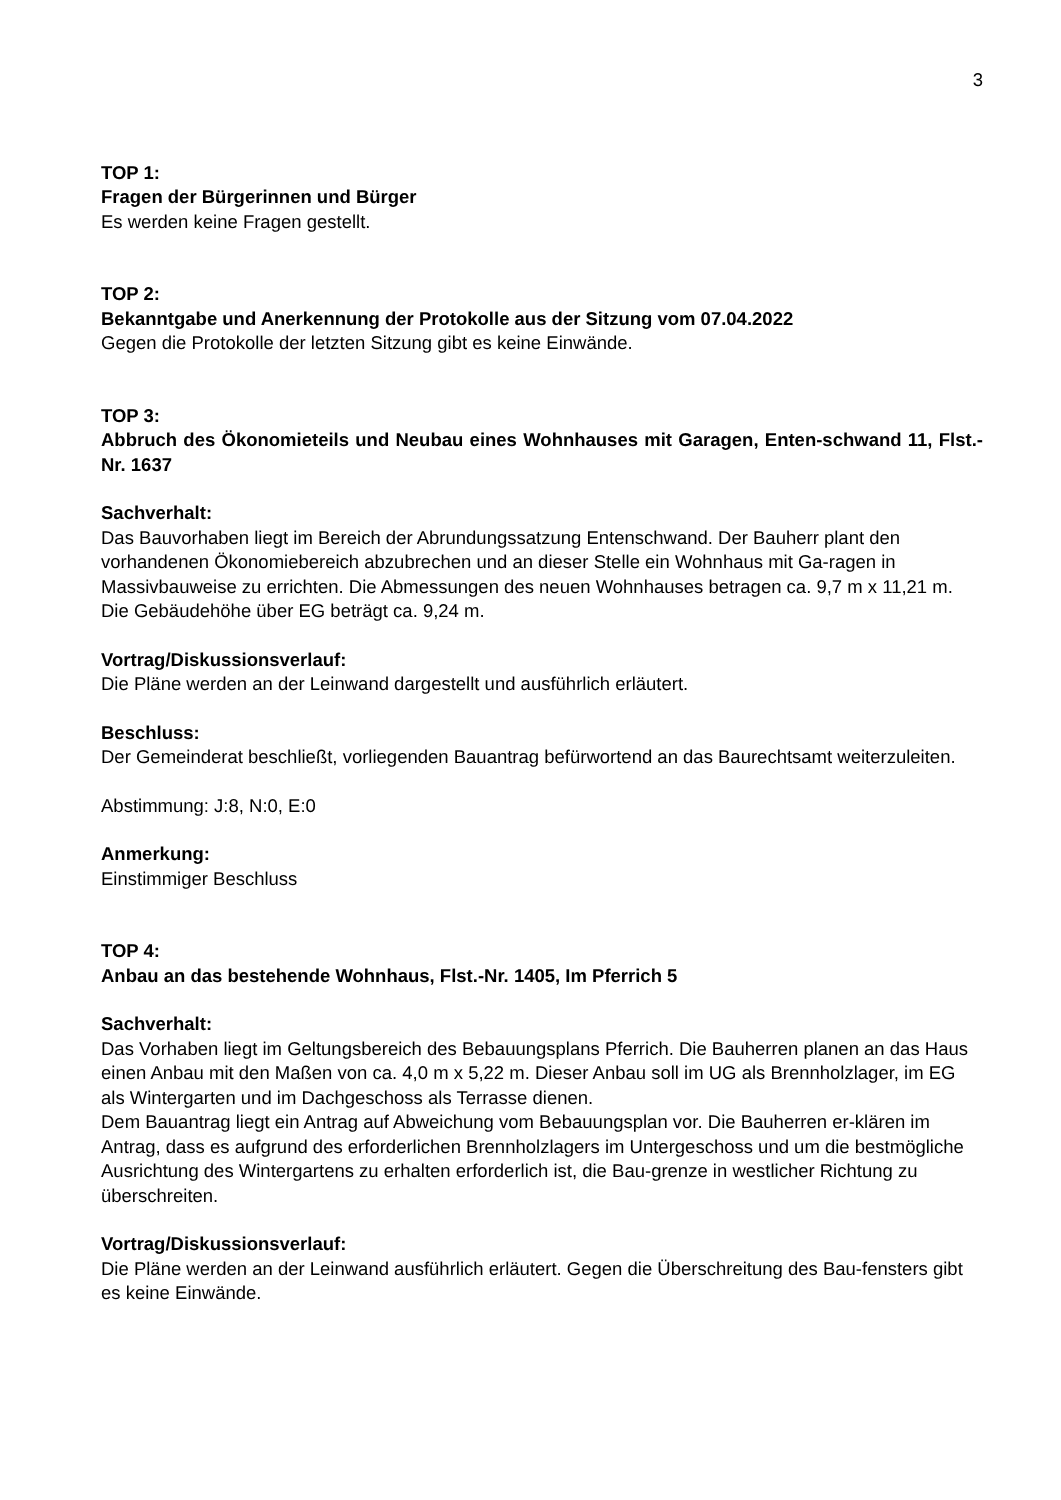3
TOP 1:
Fragen der Bürgerinnen und Bürger
Es werden keine Fragen gestellt.
TOP 2:
Bekanntgabe und Anerkennung der Protokolle aus der Sitzung vom 07.04.2022
Gegen die Protokolle der letzten Sitzung gibt es keine Einwände.
TOP 3:
Abbruch des Ökonomieteils und Neubau eines Wohnhauses mit Garagen, Enten-schwand 11, Flst.-Nr. 1637
Sachverhalt:
Das Bauvorhaben liegt im Bereich der Abrundungssatzung Entenschwand. Der Bauherr plant den vorhandenen Ökonomiebereich abzubrechen und an dieser Stelle ein Wohnhaus mit Ga-ragen in Massivbauweise zu errichten. Die Abmessungen des neuen Wohnhauses betragen ca. 9,7 m x 11,21 m. Die Gebäudehöhe über EG beträgt ca. 9,24 m.
Vortrag/Diskussionsverlauf:
Die Pläne werden an der Leinwand dargestellt und ausführlich erläutert.
Beschluss:
Der Gemeinderat beschließt, vorliegenden Bauantrag befürwortend an das Baurechtsamt weiterzuleiten.
Abstimmung: J:8, N:0, E:0
Anmerkung:
Einstimmiger Beschluss
TOP 4:
Anbau an das bestehende Wohnhaus, Flst.-Nr. 1405, Im Pferrich 5
Sachverhalt:
Das Vorhaben liegt im Geltungsbereich des Bebauungsplans Pferrich. Die Bauherren planen an das Haus einen Anbau mit den Maßen von ca. 4,0 m x 5,22 m. Dieser Anbau soll im UG als Brennholzlager, im EG als Wintergarten und im Dachgeschoss als Terrasse dienen.
Dem Bauantrag liegt ein Antrag auf Abweichung vom Bebauungsplan vor. Die Bauherren er-klären im Antrag, dass es aufgrund des erforderlichen Brennholzlagers im Untergeschoss und um die bestmögliche Ausrichtung des Wintergartens zu erhalten erforderlich ist, die Bau-grenze in westlicher Richtung zu überschreiten.
Vortrag/Diskussionsverlauf:
Die Pläne werden an der Leinwand ausführlich erläutert. Gegen die Überschreitung des Bau-fensters gibt es keine Einwände.